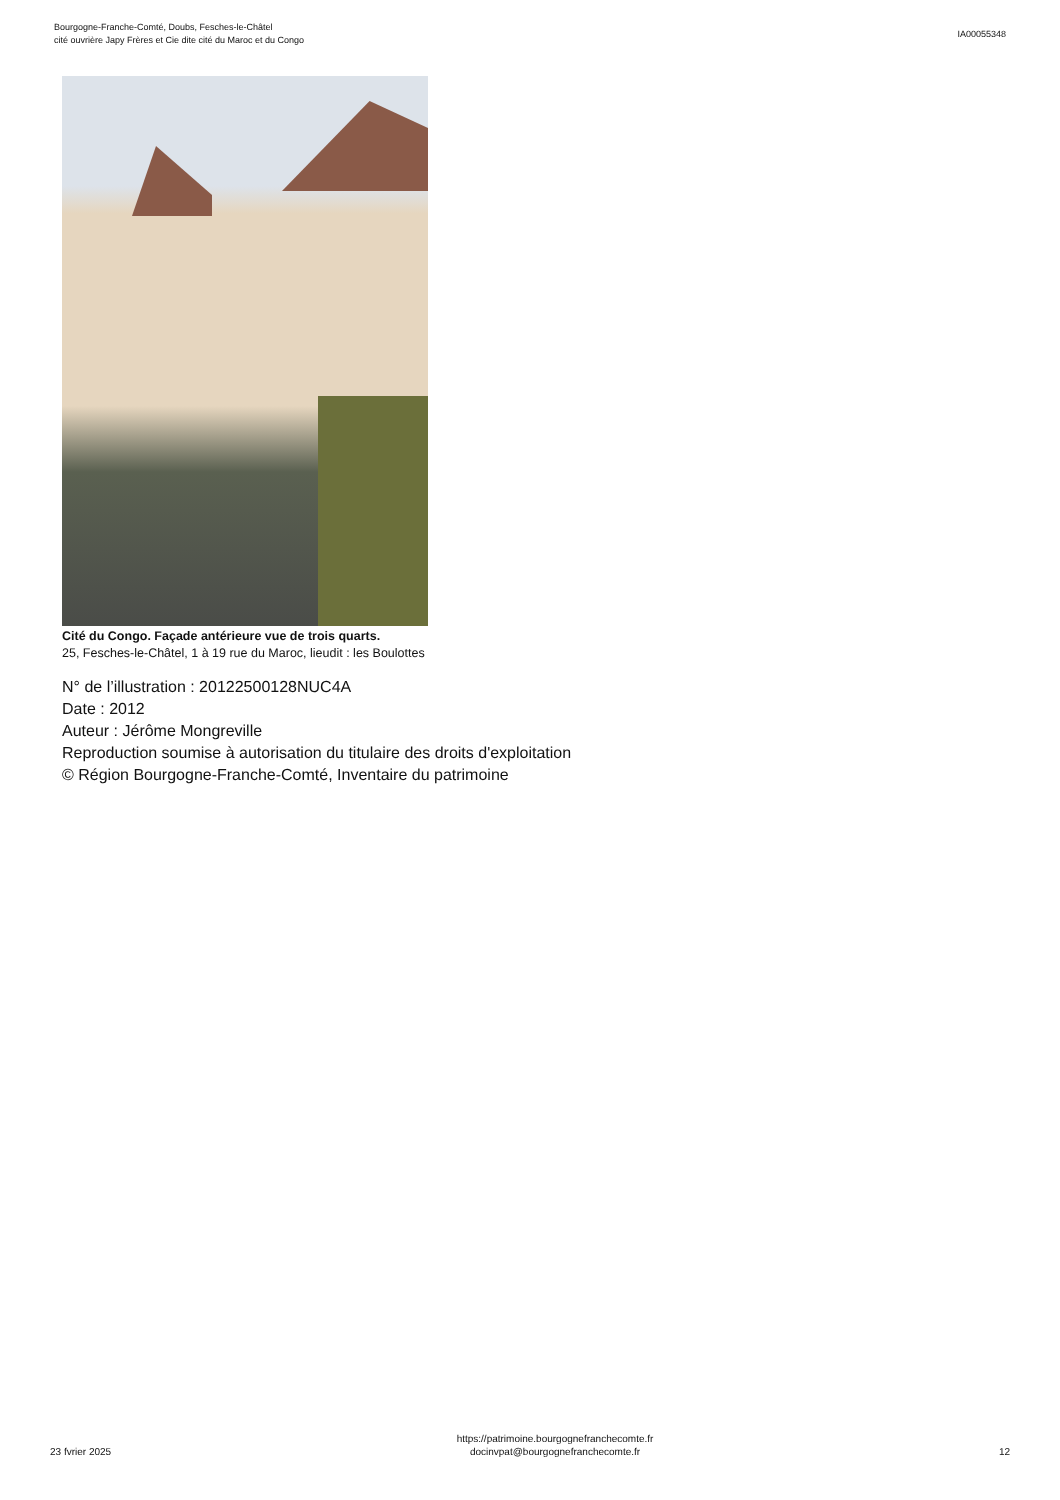Bourgogne-Franche-Comté, Doubs, Fesches-le-Châtel
cité ouvrière Japy Frères et Cie dite cité du Maroc et du Congo
IA00055348
Cité du Congo. Façade antérieure vue de trois quarts.
25, Fesches-le-Châtel, 1 à 19 rue du Maroc, lieudit : les Boulottes
N° de l’illustration : 20122500128NUC4A
Date : 2012
Auteur : Jérôme Mongreville
Reproduction soumise à autorisation du titulaire des droits d'exploitation
© Région Bourgogne-Franche-Comté, Inventaire du patrimoine
23 fvrier 2025
https://patrimoine.bourgognefranchecomte.fr
docinvpat@bourgognefranchecomte.fr
12